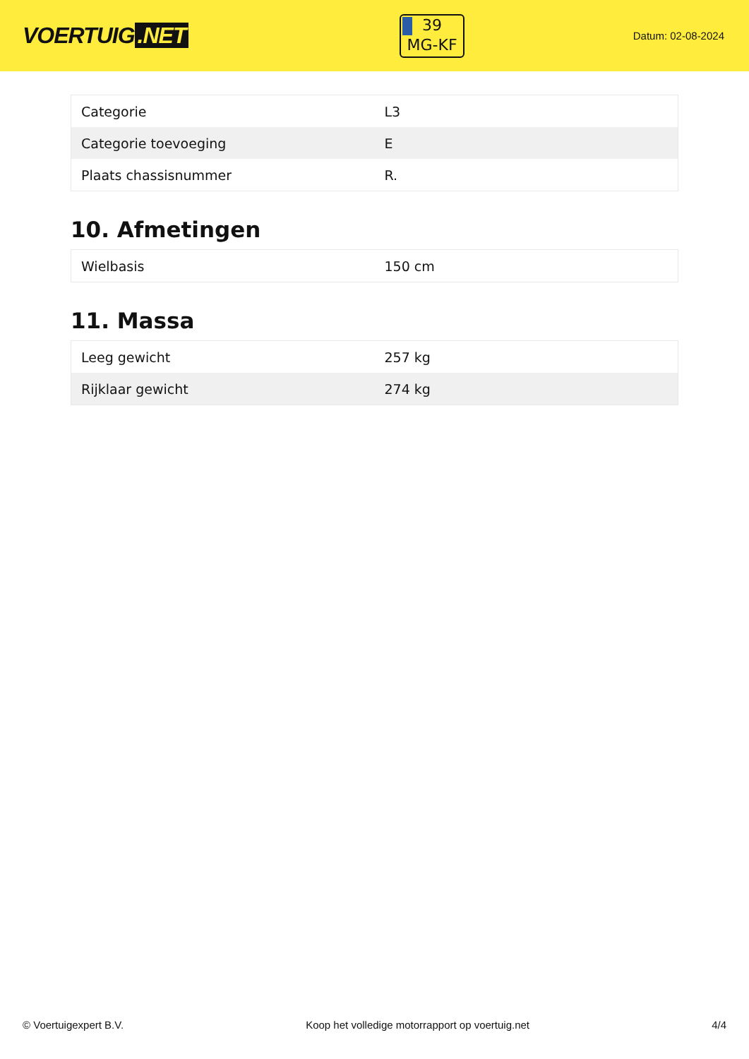VOERTUIG.NET
39
MG-KF
Datum: 02-08-2024
| Categorie | L3 |
| Categorie toevoeging | E |
| Plaats chassisnummer | R. |
10. Afmetingen
| Wielbasis | 150 cm |
11. Massa
| Leeg gewicht | 257 kg |
| Rijklaar gewicht | 274 kg |
© Voertuigexpert B.V. Koop het volledige motorrapport op voertuig.net 4/4